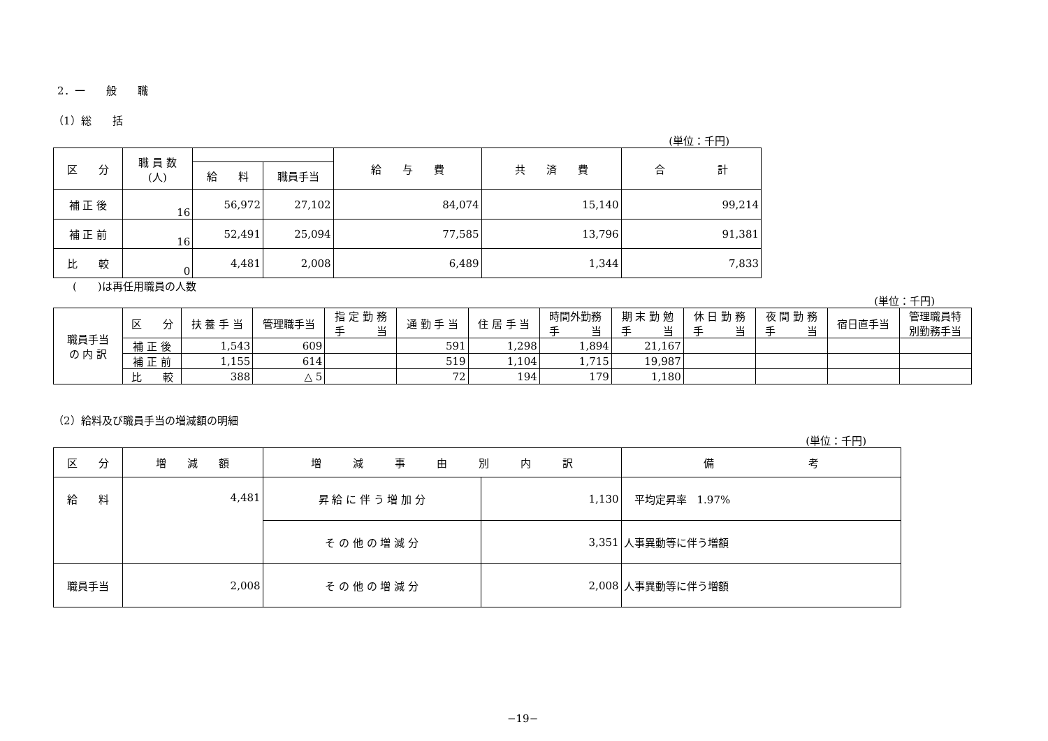2．一　　般　　職
（1）総　　括
(単位：千円)
| 区 分 | 職 員 数 (人) | | | 給 与 費 | 共 済 費 | 合 計 |
| --- | --- | --- | --- | --- | --- | --- |
| | | 給 料 | 職員手当 | | | |
| 補 正 後 | 16 | 56,972 | 27,102 | 84,074 | 15,140 | 99,214 |
| 補 正 前 | 16 | 52,491 | 25,094 | 77,585 | 13,796 | 91,381 |
| 比 較 | 0 | 4,481 | 2,008 | 6,489 | 1,344 | 7,833 |
(　　)は再任用職員の人数
(単位：千円)
| 職員手当 の 内 訳 | 区 分 | 扶 養 手 当 | 管理職手当 | 指 定 勤 務 手 当 | 通 勤 手 当 | 住 居 手 当 | 時間外勤務 手 当 | 期 末 勤 勉 手 当 | 休 日 勤 務 手 当 | 夜 間 勤 務 手 当 | 宿日直手当 | 管理職員特 別勤務手当 |
| --- | --- | --- | --- | --- | --- | --- | --- | --- | --- | --- | --- | --- |
| | 補 正 後 | 1,543 | 609 | | 591 | 1,298 | 1,894 | 21,167 | | | | |
| | 補 正 前 | 1,155 | 614 | | 519 | 1,104 | 1,715 | 19,987 | | | | |
| | 比 較 | 388 | △ 5 | | 72 | 194 | 179 | 1,180 | | | | |
（2）給料及び職員手当の増減額の明細
(単位：千円)
| 区 分 | 増 減 額 | 増 減 事 由 別 内 訳 | | 備 考 |
| --- | --- | --- | --- | --- |
| 給 料 | 4,481 | 昇 給 に 伴 う 増 加 分 | 1,130 | 平均定昇率 1.97% |
| | | そ の 他 の 増 減 分 | 3,351 | 人事異動等に伴う増額 |
| 職員手当 | 2,008 | そ の 他 の 増 減 分 | 2,008 | 人事異動等に伴う増額 |
−19−